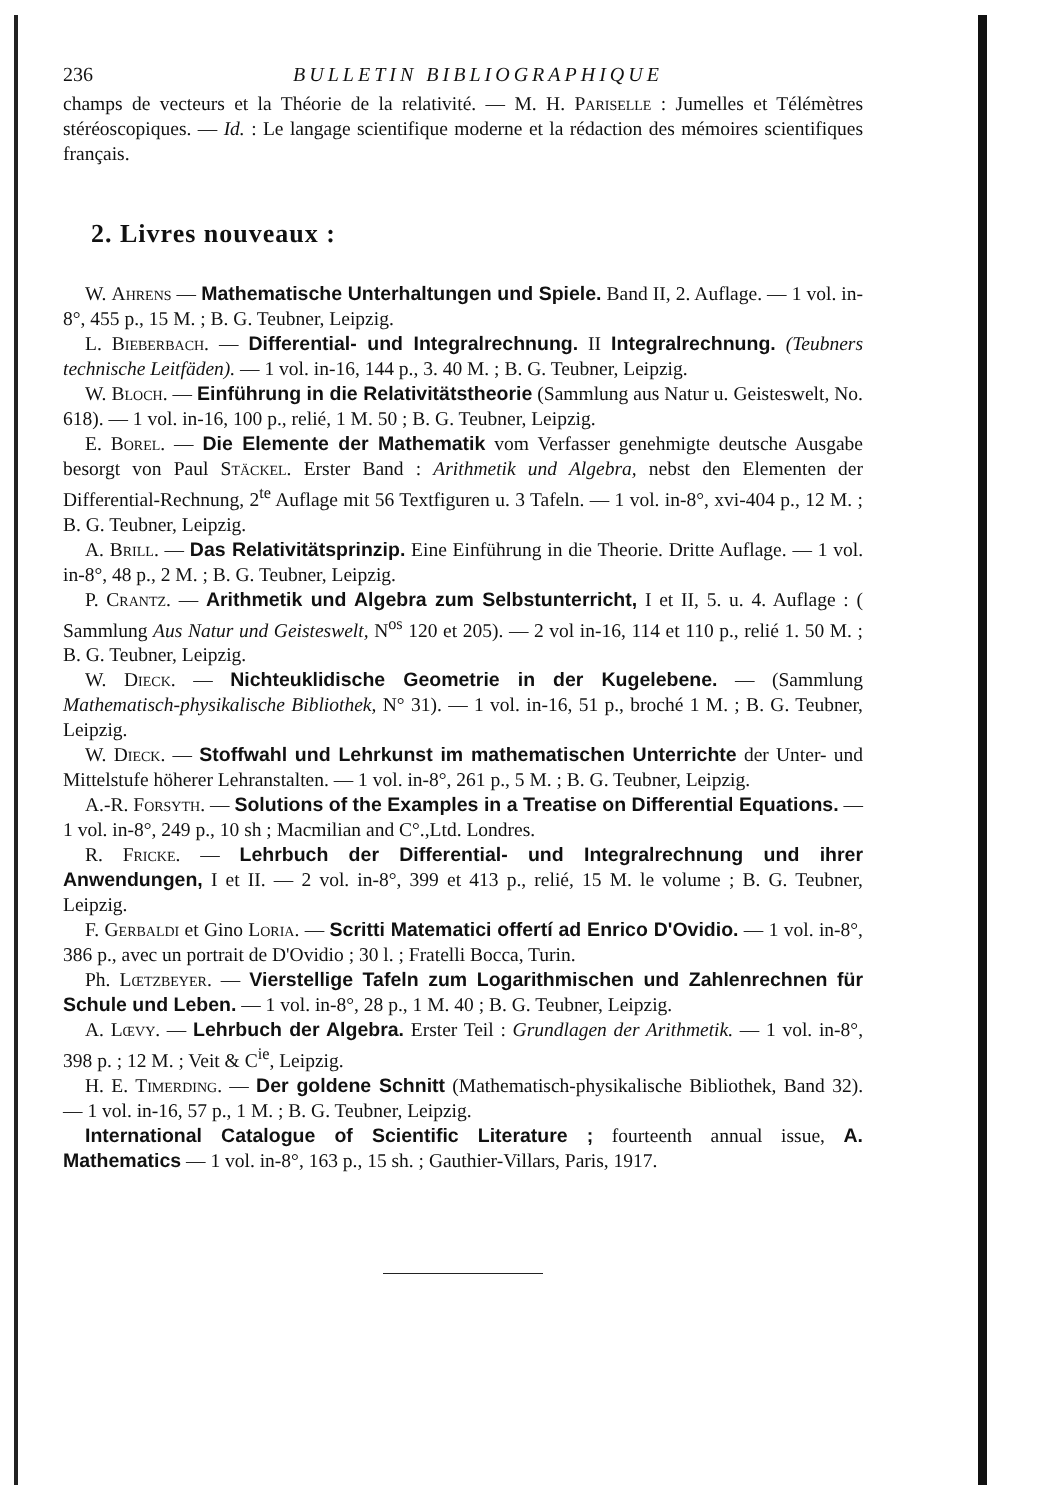236 BULLETIN BIBLIOGRAPHIQUE
champs de vecteurs et la Théorie de la relativité. — M. H. Pariselle : Jumelles et Télémètres stéréoscopiques. — Id. : Le langage scientifique moderne et la rédaction des mémoires scientifiques français.
2. Livres nouveaux :
W. Ahrens — Mathematische Unterhaltungen und Spiele. Band II, 2. Auflage. — 1 vol. in-8°, 455 p., 15 M. ; B. G. Teubner, Leipzig.
L. Bieberbach. — Differential- und Integralrechnung. II Integralrechnung. (Teubners technische Leitfäden). — 1 vol. in-16, 144 p., 3. 40 M. ; B. G. Teubner, Leipzig.
W. Bloch. — Einführung in die Relativitätstheorie (Sammlung aus Natur u. Geisteswelt, No. 618). — 1 vol. in-16, 100 p., relié, 1 M. 50 ; B. G. Teubner, Leipzig.
E. Borel. — Die Elemente der Mathematik vom Verfasser genehmigte deutsche Ausgabe besorgt von Paul Stäckel. Erster Band : Arithmetik und Algebra, nebst den Elementen der Differential-Rechnung, 2<sup>te</sup> Auflage mit 56 Textfiguren u. 3 Tafeln. — 1 vol. in-8°, xvi-404 p., 12 M. ; B. G. Teubner, Leipzig.
A. Brill. — Das Relativitätsprinzip. Eine Einführung in die Theorie. Dritte Auflage. — 1 vol. in-8°, 48 p., 2 M. ; B. G. Teubner, Leipzig.
P. Crantz. — Arithmetik und Algebra zum Selbstunterricht, I et II, 5. u. 4. Auflage : ( Sammlung Aus Natur und Geisteswelt, N<sup>os</sup> 120 et 205). — 2 vol in-16, 114 et 110 p., relié 1. 50 M. ; B. G. Teubner, Leipzig.
W. Dieck. — Nichteuklidische Geometrie in der Kugelebene. — (Sammlung Mathematisch-physikalische Bibliothek, N° 31). — 1 vol. in-16, 51 p., broché 1 M. ; B. G. Teubner, Leipzig.
W. Dieck. — Stoffwahl und Lehrkunst im mathematischen Unterrichte der Unter- und Mittelstufe höherer Lehranstalten. — 1 vol. in-8°, 261 p., 5 M. ; B. G. Teubner, Leipzig.
A.-R. Forsyth. — Solutions of the Examples in a Treatise on Differential Equations. — 1 vol. in-8°, 249 p., 10 sh ; Macmilian and C°.,Ltd. Londres.
R. Fricke. — Lehrbuch der Differential- und Integralrechnung und ihrer Anwendungen, I et II. — 2 vol. in-8°, 399 et 413 p., relié, 15 M. le volume ; B. G. Teubner, Leipzig.
F. Gerbaldi et Gino Loria. — Scritti Matematici offertí ad Enrico D'Ovidio. — 1 vol. in-8°, 386 p., avec un portrait de D'Ovidio ; 30 l. ; Fratelli Bocca, Turin.
Ph. Lœtzbeyer. — Vierstellige Tafeln zum Logarithmischen und Zahlenrechnen für Schule und Leben. — 1 vol. in-8°, 28 p., 1 M. 40 ; B. G. Teubner, Leipzig.
A. Lœvy. — Lehrbuch der Algebra. Erster Teil : Grundlagen der Arithmetik. — 1 vol. in-8°, 398 p. ; 12 M. ; Veit & C<sup>ie</sup>, Leipzig.
H. E. Timerding. — Der goldene Schnitt (Mathematisch-physikalische Bibliothek, Band 32). — 1 vol. in-16, 57 p., 1 M. ; B. G. Teubner, Leipzig.
International Catalogue of Scientific Literature ; fourteenth annual issue, A. Mathematics — 1 vol. in-8°, 163 p., 15 sh. ; Gauthier-Villars, Paris, 1917.